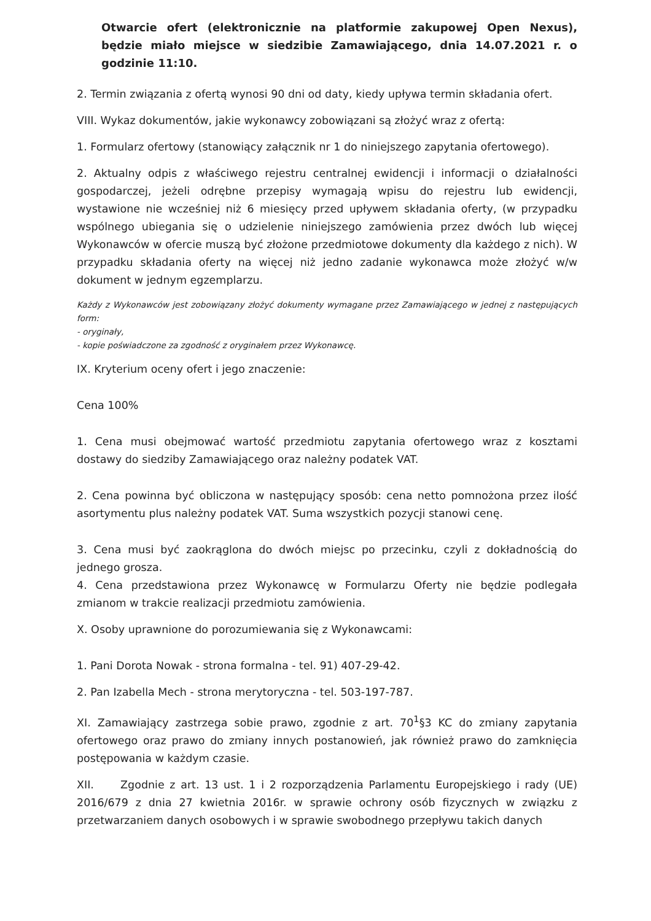Otwarcie ofert (elektronicznie na platformie zakupowej Open Nexus), będzie miało miejsce w siedzibie Zamawiającego, dnia 14.07.2021 r. o godzinie 11:10.
2. Termin związania z ofertą wynosi 90 dni od daty, kiedy upływa termin składania ofert.
VIII. Wykaz dokumentów, jakie wykonawcy zobowiązani są złożyć wraz z ofertą:
1. Formularz ofertowy (stanowiący załącznik nr 1 do niniejszego zapytania ofertowego).
2. Aktualny odpis z właściwego rejestru centralnej ewidencji i informacji o działalności gospodarczej, jeżeli odrębne przepisy wymagają wpisu do rejestru lub ewidencji, wystawione nie wcześniej niż 6 miesięcy przed upływem składania oferty, (w przypadku wspólnego ubiegania się o udzielenie niniejszego zamówienia przez dwóch lub więcej Wykonawców w ofercie muszą być złożone przedmiotowe dokumenty dla każdego z nich). W przypadku składania oferty na więcej niż jedno zadanie wykonawca może złożyć w/w dokument w jednym egzemplarzu.
Każdy z Wykonawców jest zobowiązany złożyć dokumenty wymagane przez Zamawiającego w jednej z następujących form:
- oryginały,
- kopie poświadczone za zgodność z oryginałem przez Wykonawcę.
IX. Kryterium oceny ofert i jego znaczenie:
Cena 100%
1. Cena musi obejmować wartość przedmiotu zapytania ofertowego wraz z kosztami dostawy do siedziby Zamawiającego oraz należny podatek VAT.
2. Cena powinna być obliczona w następujący sposób: cena netto pomnożona przez ilość asortymentu plus należny podatek VAT. Suma wszystkich pozycji stanowi cenę.
3. Cena musi być zaokrąglona do dwóch miejsc po przecinku, czyli z dokładnością do jednego grosza.
4. Cena przedstawiona przez Wykonawcę w Formularzu Oferty nie będzie podlegała zmianom w trakcie realizacji przedmiotu zamówienia.
X. Osoby uprawnione do porozumiewania się z Wykonawcami:
1. Pani Dorota Nowak - strona formalna - tel. 91) 407-29-42.
2. Pan Izabella Mech - strona merytoryczna - tel. 503-197-787.
XI. Zamawiający zastrzega sobie prawo, zgodnie z art. 70<sup>1</sup>§3 KC do zmiany zapytania ofertowego oraz prawo do zmiany innych postanowień, jak również prawo do zamknięcia postępowania w każdym czasie.
XII. Zgodnie z art. 13 ust. 1 i 2 rozporządzenia Parlamentu Europejskiego i rady (UE) 2016/679 z dnia 27 kwietnia 2016r. w sprawie ochrony osób fizycznych w związku z przetwarzaniem danych osobowych i w sprawie swobodnego przepływu takich danych